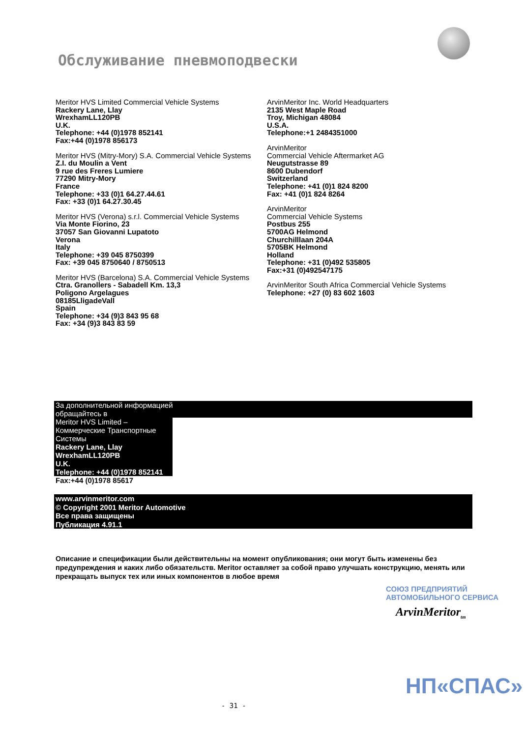Обслуживание пневмоподвески
Meritor HVS Limited Commercial Vehicle Systems
Rackery Lane, Llay
WrexhamLL120PB
U.K.
Telephone: +44 (0)1978 852141
Fax:+44 (0)1978 856173
Meritor HVS (Mitry-Mory) S.A. Commercial Vehicle Systems
Z.I. du Moulin a Vent
9 rue des Freres Lumiere
77290 Mitry-Mory
France
Telephone: +33 (0)1 64.27.44.61
Fax: +33 (0)1 64.27.30.45
Meritor HVS (Verona) s.r.l. Commercial Vehicle Systems
Via Monte Fiorino, 23
37057 San Giovanni Lupatoto
Verona
Italy
Telephone: +39 045 8750399
Fax: +39 045 8750640 / 8750513
Meritor HVS (Barcelona) S.A. Commercial Vehicle Systems
Ctra. Granollers - Sabadell Km. 13,3
Poligono Argelagues
08185LligadeVall
Spain
Telephone: +34 (9)3 843 95 68
Fax: +34 (9)3 843 83 59
ArvinMeritor Inc. World Headquarters
2135 West Maple Road
Troy, Michigan 48084
U.S.A.
Telephone:+1 2484351000
ArvinMeritor
Commercial Vehicle Aftermarket AG
Neugutstrasse 89
8600 Dubendorf
Switzerland
Telephone: +41 (0)1 824 8200
Fax: +41 (0)1 824 8264
ArvinMeritor
Commercial Vehicle Systems
Postbus 255
5700AG Helmond
Churchilllaan 204A
5705BK Helmond
Holland
Telephone: +31 (0)492 535805
Fax:+31 (0)492547175
ArvinMeritor South Africa Commercial Vehicle Systems
Telephone: +27 (0) 83 602 1603
За дополнительной информацией
обращайтесь в
Meritor HVS Limited –
Коммерческие Транспортные
Системы
Rackery Lane, Llay
WrexhamLL120PB
U.K.
Telephone: +44 (0)1978 852141
Fax:+44 (0)1978 85617
www.arvinmeritor.com
© Copyright 2001 Meritor Automotive
Все права защищены
Публикация 4.91.1
Описание и спецификации были действительны на момент опубликования; они могут быть изменены без предупреждения и каких либо обязательств. Meritor оставляет за собой право улучшать конструкцию, менять или прекращать выпуск тех или иных компонентов в любое время
СОЮЗ ПРЕДПРИЯТИЙ АВТОМОБИЛЬНОГО СЕРВИСА
ArvinMeritor<sub>tm</sub>
НП«СПАС»
- 31 -